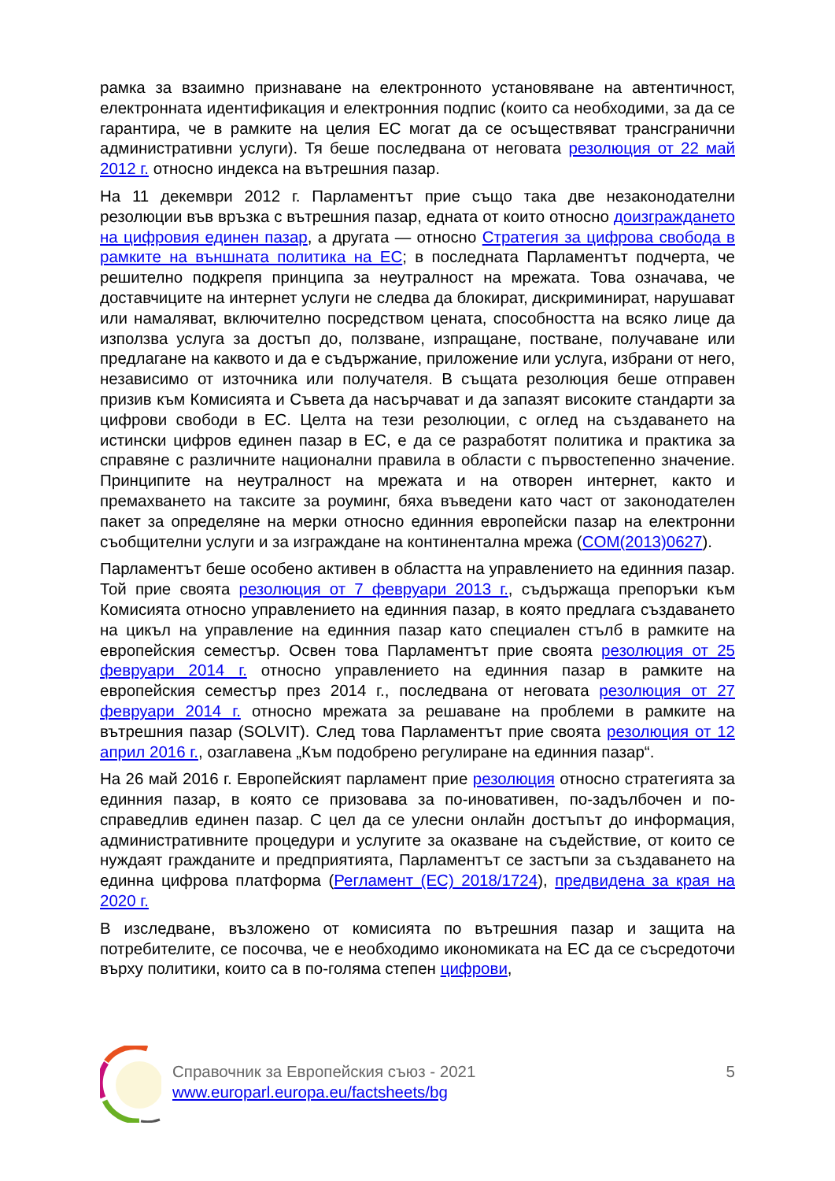рамка за взаимно признаване на електронното установяване на автентичност, електронната идентификация и електронния подпис (които са необходими, за да се гарантира, че в рамките на целия ЕС могат да се осъществяват трансгранични административни услуги). Тя беше последвана от неговата резолюция от 22 май 2012 г. относно индекса на вътрешния пазар.
На 11 декември 2012 г. Парламентът прие също така две незаконодателни резолюции във връзка с вътрешния пазар, едната от които относно доизграждането на цифровия единен пазар, а другата — относно Стратегия за цифрова свобода в рамките на външната политика на ЕС; в последната Парламентът подчерта, че решително подкрепя принципа за неутралност на мрежата. Това означава, че доставчиците на интернет услуги не следва да блокират, дискриминират, нарушават или намаляват, включително посредством цената, способността на всяко лице да използва услуга за достъп до, ползване, изпращане, постване, получаване или предлагане на каквото и да е съдържание, приложение или услуга, избрани от него, независимо от източника или получателя. В същата резолюция беше отправен призив към Комисията и Съвета да насърчават и да запазят високите стандарти за цифрови свободи в ЕС. Целта на тези резолюции, с оглед на създаването на истински цифров единен пазар в ЕС, е да се разработят политика и практика за справяне с различните национални правила в области с първостепенно значение. Принципите на неутралност на мрежата и на отворен интернет, както и премахването на таксите за роуминг, бяха въведени като част от законодателен пакет за определяне на мерки относно единния европейски пазар на електронни съобщителни услуги и за изграждане на континентална мрежа (COM(2013)0627).
Парламентът беше особено активен в областта на управлението на единния пазар. Той прие своята резолюция от 7 февруари 2013 г., съдържаща препоръки към Комисията относно управлението на единния пазар, в която предлага създаването на цикъл на управление на единния пазар като специален стълб в рамките на европейския семестър. Освен това Парламентът прие своята резолюция от 25 февруари 2014 г. относно управлението на единния пазар в рамките на европейския семестър през 2014 г., последвана от неговата резолюция от 27 февруари 2014 г. относно мрежата за решаване на проблеми в рамките на вътрешния пазар (SOLVIT). След това Парламентът прие своята резолюция от 12 април 2016 г., озаглавена „Към подобрено регулиране на единния пазар“.
На 26 май 2016 г. Европейският парламент прие резолюция относно стратегията за единния пазар, в която се призовава за по-иновативен, по-задълбочен и по-справедлив единен пазар. С цел да се улесни онлайн достъпът до информация, административните процедури и услугите за оказване на съдействие, от които се нуждаят гражданите и предприятията, Парламентът се застъпи за създаването на единна цифрова платформа (Регламент (ЕС) 2018/1724), предвидена за края на 2020 г.
В изследване, възложено от комисията по вътрешния пазар и защита на потребителите, се посочва, че е необходимо икономиката на ЕС да се съсредоточи върху политики, които са в по-голяма степен цифрови,
Справочник за Европейския съюз - 2021
www.europarl.europa.eu/factsheets/bg
5